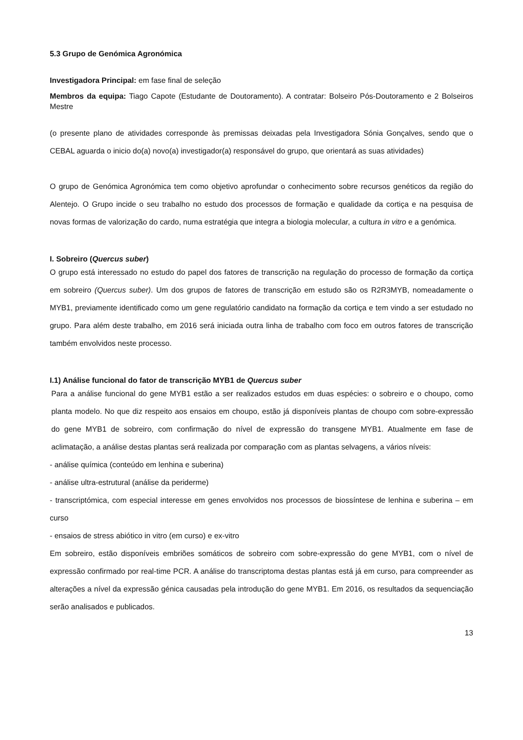5.3 Grupo de Genómica Agronómica
Investigadora Principal: em fase final de seleção
Membros da equipa: Tiago Capote (Estudante de Doutoramento). A contratar: Bolseiro Pós-Doutoramento e 2 Bolseiros Mestre
(o presente plano de atividades corresponde às premissas deixadas pela Investigadora Sónia Gonçalves, sendo que o CEBAL aguarda o inicio do(a) novo(a) investigador(a) responsável do grupo, que orientará as suas atividades)
O grupo de Genómica Agronómica tem como objetivo aprofundar o conhecimento sobre recursos genéticos da região do Alentejo. O Grupo incide o seu trabalho no estudo dos processos de formação e qualidade da cortiça e na pesquisa de novas formas de valorização do cardo, numa estratégia que integra a biologia molecular, a cultura in vitro e a genómica.
I. Sobreiro (Quercus suber)
O grupo está interessado no estudo do papel dos fatores de transcrição na regulação do processo de formação da cortiça em sobreiro (Quercus suber). Um dos grupos de fatores de transcrição em estudo são os R2R3MYB, nomeadamente o MYB1, previamente identificado como um gene regulatório candidato na formação da cortiça e tem vindo a ser estudado no grupo. Para além deste trabalho, em 2016 será iniciada outra linha de trabalho com foco em outros fatores de transcrição também envolvidos neste processo.
I.1) Análise funcional do fator de transcrição MYB1 de Quercus suber
Para a análise funcional do gene MYB1 estão a ser realizados estudos em duas espécies: o sobreiro e o choupo, como planta modelo. No que diz respeito aos ensaios em choupo, estão já disponíveis plantas de choupo com sobre-expressão do gene MYB1 de sobreiro, com confirmação do nível de expressão do transgene MYB1. Atualmente em fase de aclimatação, a análise destas plantas será realizada por comparação com as plantas selvagens, a vários níveis:
- análise química (conteúdo em lenhina e suberina)
- análise ultra-estrutural (análise da periderme)
- transcriptómica, com especial interesse em genes envolvidos nos processos de biossíntese de lenhina e suberina – em curso
- ensaios de stress abiótico in vitro (em curso) e ex-vitro
Em sobreiro, estão disponíveis embriões somáticos de sobreiro com sobre-expressão do gene MYB1, com o nível de expressão confirmado por real-time PCR. A análise do transcriptoma destas plantas está já em curso, para compreender as alterações a nível da expressão génica causadas pela introdução do gene MYB1. Em 2016, os resultados da sequenciação serão analisados e publicados.
13